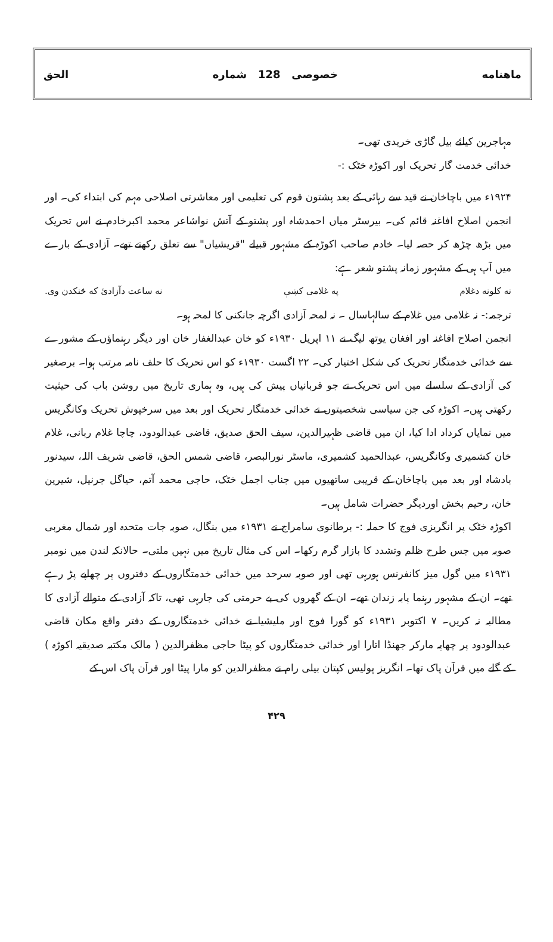ماهنامه خصوصی 128 شماره الحق
مہاجرین کیلئے بیل گاڑی خریدی تھی۔
خدائی خدمت گار تحریک اور اکوڑہ خٹک :-
۱۹۲۴ء میں باچاخان نے قید سے رہائی کے بعد پشتون قوم کی تعلیمی اور معاشرتی اصلاحی مہم کی ابتداء کی۔ اور انجمن اصلاح افاغنہ قائم کی۔ بیرسٹر میاں احمدشاہ اور پشتو کے آتش نواشاعر محمد اکبرخادم نے اس تحریک میں بڑھ چڑھ کر حصہ لیا۔ خادم صاحب اکوڑہ کے مشہور قبیلے "قریشیاں" سے تعلق رکھتے تھے۔ آزادی کے بارے میں آپ ہی کے مشہور زمانہ پشتو شعر ہے:
نه کلونه دغلام په غلامی کښې نه ساعت دآزادئ كه څنكدن وى.
ترجمہ:- نہ غلامی میں غلام کے سالہاسال ۔ نہ لمحہ آزادی اگرچہ جانکنی کا لمحہ ہو۔
انجمن اصلاح افاغنہ اور افغان یوتھ لیگ نے ۱۱ اپریل ۱۹۳۰ء کو خان عبدالغفار خان اور دیگر رہنماؤں کے مشورے سے خدائی خدمتگار تحریک کی شکل اختیار کی۔ ۲۲ اگست ۱۹۳۰ء کو اس تحریک کا حلف نامہ مرتب ہوا۔ برصغیر کی آزادی کے سلسلے میں اس تحریک نے جو قربانیاں پیش کی ہیں، وہ ہماری تاریخ میں روشن باب کی حیثیت رکھتی ہیں۔ اکوڑہ کی جن سیاسی شخصیتوں نے خدائی خدمتگار تحریک اور بعد میں سرخپوش تحریک وکانگریس میں نمایاں کرداد ادا کیا، ان میں قاضی ظہیرالدین، سیف الحق صدیق، قاضی عبدالودود، چاچا غلام ربانی، غلام خان کشمیری وکانگریس، عبدالحمید کشمیری، ماسٹر نورالبصر، قاضی شمس الحق، قاضی شریف اللہ، سیدنور بادشاہ اور بعد میں باچاخان کے قریبی ساتھیوں میں جناب اجمل خٹک، حاجی محمد آتم، حیاگل جرنیل، شیرین خان، رحیم بخش اوردیگر حضرات شامل ہیں۔
اکوڑہ خٹک پر انگریزی فوج کا حملہ :- برطانوی سامراج نے ۱۹۳۱ء میں بنگال، صوبہ جات متحدہ اور شمال مغربی صوبہ میں جس طرح ظلم وتشدد کا بازار گرم رکھا۔ اس کی مثال تاریخ میں نہیں ملتی۔ حالانکہ لندن میں نومبر ۱۹۳۱ء میں گول میز کانفرنس ہورہی تھی اور صوبہ سرحد میں خدائی خدمتگاروں کے دفتروں پر چھاپے پڑ رہے تھے۔ ان کے مشہور رہنما پابہ زندان تھے۔ ان کے گھروں کی بے حرمتی کی جارہی تھی، تاکہ آزادی کے متوالے آزادی کا مطالبہ نہ کریں۔ ۷ اکتوبر ۱۹۳۱ء کو گورا فوج اور ملیشیا نے خدائی خدمتگاروں کے دفتر واقع مکان قاضی عبدالودود پر چھاپہ مارکر جھنڈا اتارا اور خدائی خدمتگاروں کو پیٹا حاجی مظفرالدین ( مالک مکتبہ صدیقیہ اکوڑہ ) کے گلے میں قرآن پاک تھا۔ انگریز پولیس کپتان بیلی رام نے مظفرالدین کو مارا پیٹا اور قرآن پاک اس کے
۴۲۹